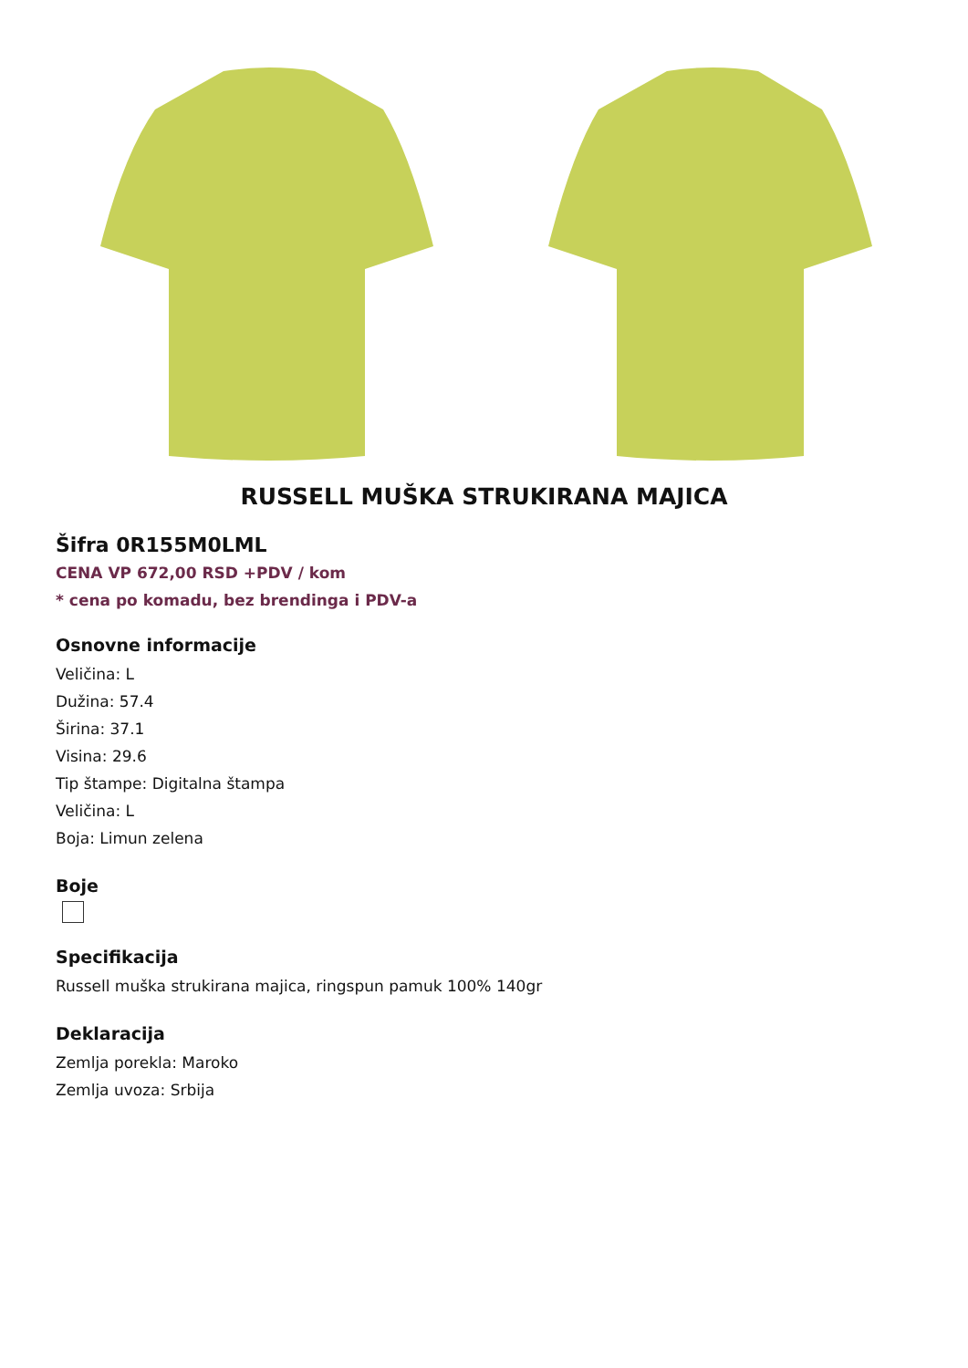RUSSELL MUŠKA STRUKIRANA MAJICA
Šifra 0R155M0LML
CENA VP 672,00 RSD +PDV / kom
* cena po komadu, bez brendinga i PDV-a
Osnovne informacije
Veličina: L
Dužina: 57.4
Širina: 37.1
Visina: 29.6
Tip štampe: Digitalna štampa
Veličina: L
Boja: Limun zelena
Boje
Specifikacija
Russell muška strukirana majica, ringspun pamuk 100% 140gr
Deklaracija
Zemlja porekla: Maroko
Zemlja uvoza: Srbija